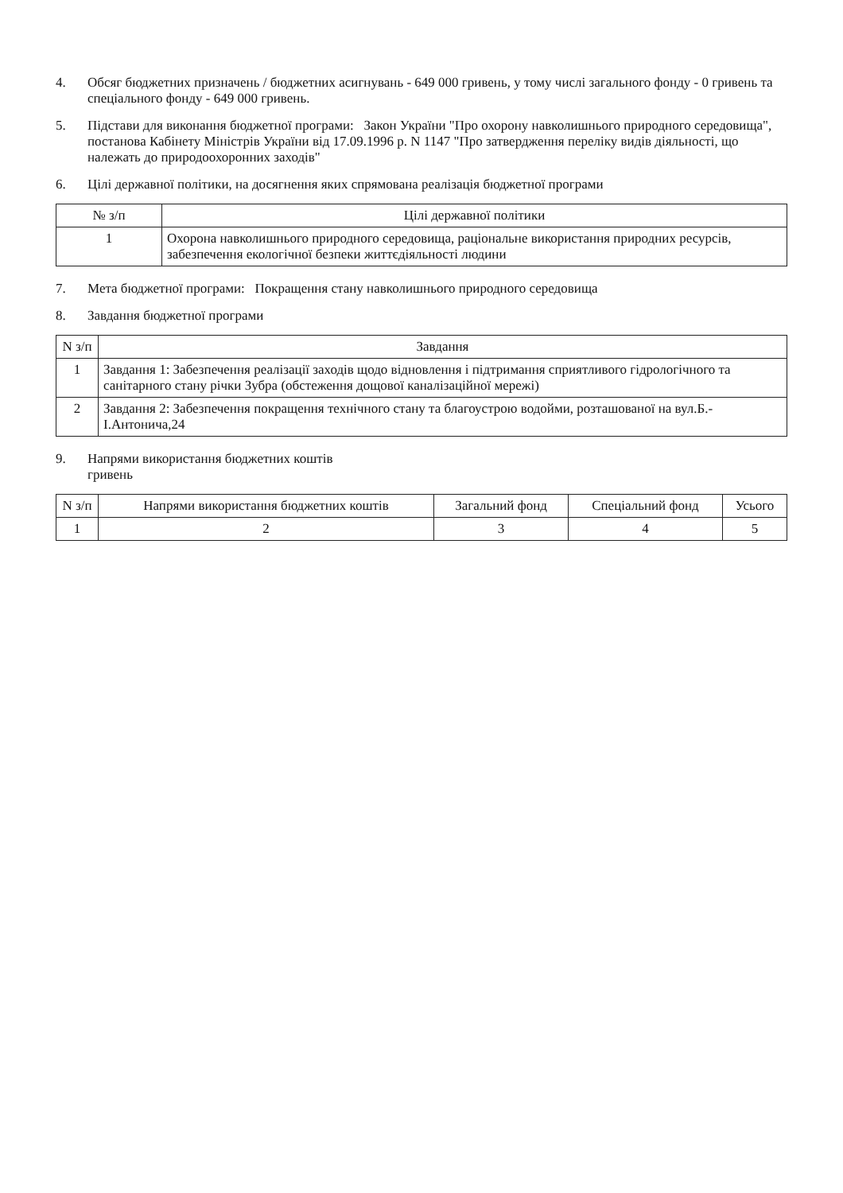4. Обсяг бюджетних призначень / бюджетних асигнувань - 649 000 гривень, у тому числі загального фонду - 0 гривень та спеціального фонду - 649 000 гривень.
5. Підстави для виконання бюджетної програми: Закон України "Про охорону навколишнього природного середовища", постанова Кабінету Міністрів України від 17.09.1996 р. N 1147 "Про затвердження переліку видів діяльності, що належать до природоохоронних заходів"
6. Цілі державної політики, на досягнення яких спрямована реалізація бюджетної програми
| № з/п | Цілі державної політики |
| --- | --- |
| 1 | Охорона навколишнього природного середовища, раціональне використання природних ресурсів, забезпечення екологічної безпеки життєдіяльності людини |
7. Мета бюджетної програми: Покращення стану навколишнього природного середовища
8. Завдання бюджетної програми
| N з/п | Завдання |
| --- | --- |
| 1 | Завдання 1: Забезпечення реалізації заходів щодо відновлення і підтримання сприятливого гідрологічного та санітарного стану річки Зубра (обстеження дощової каналізаційної мережі) |
| 2 | Завдання 2: Забезпечення покращення технічного стану та благоустрою водойми, розташованої на вул.Б.-І.Антонича,24 |
9. Напрями використання бюджетних коштів
гривень
| N з/п | Напрями використання бюджетних коштів | Загальний фонд | Спеціальний фонд | Усього |
| --- | --- | --- | --- | --- |
| 1 | 2 | 3 | 4 | 5 |